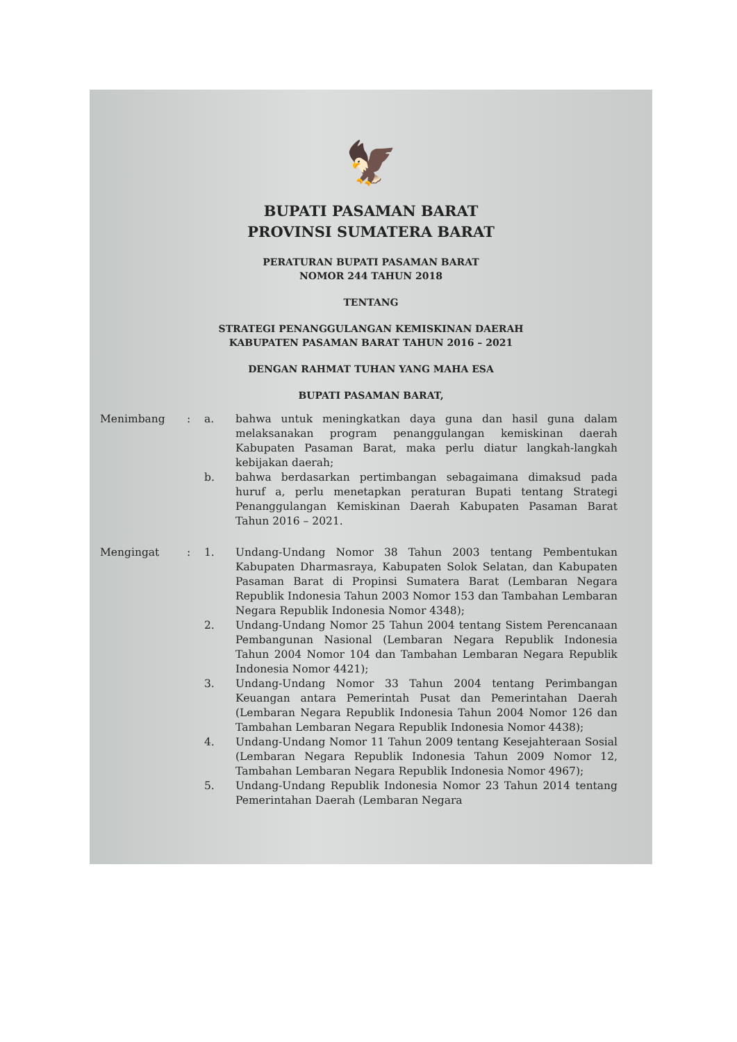🦅
BUPATI PASAMAN BARAT
PROVINSI SUMATERA BARAT
PERATURAN BUPATI PASAMAN BARAT
NOMOR 244 TAHUN 2018
TENTANG
STRATEGI PENANGGULANGAN KEMISKINAN DAERAH
KABUPATEN PASAMAN BARAT TAHUN 2016 – 2021
DENGAN RAHMAT TUHAN YANG MAHA ESA
BUPATI PASAMAN BARAT,
| Menimbang | : | a. | bahwa untuk meningkatkan daya guna dan hasil guna dalam melaksanakan program penanggulangan kemiskinan daerah Kabupaten Pasaman Barat, maka perlu diatur langkah-langkah kebijakan daerah; |
| | | b. | bahwa berdasarkan pertimbangan sebagaimana dimaksud pada huruf a, perlu menetapkan peraturan Bupati tentang Strategi Penanggulangan Kemiskinan Daerah Kabupaten Pasaman Barat Tahun 2016 – 2021. |
| Mengingat | : | 1. | Undang-Undang Nomor 38 Tahun 2003 tentang Pembentukan Kabupaten Dharmasraya, Kabupaten Solok Selatan, dan Kabupaten Pasaman Barat di Propinsi Sumatera Barat (Lembaran Negara Republik Indonesia Tahun 2003 Nomor 153 dan Tambahan Lembaran Negara Republik Indonesia Nomor 4348); |
| | | 2. | Undang-Undang Nomor 25 Tahun 2004 tentang Sistem Perencanaan Pembangunan Nasional (Lembaran Negara Republik Indonesia Tahun 2004 Nomor 104 dan Tambahan Lembaran Negara Republik Indonesia Nomor 4421); |
| | | 3. | Undang-Undang Nomor 33 Tahun 2004 tentang Perimbangan Keuangan antara Pemerintah Pusat dan Pemerintahan Daerah (Lembaran Negara Republik Indonesia Tahun 2004 Nomor 126 dan Tambahan Lembaran Negara Republik Indonesia Nomor 4438); |
| | | 4. | Undang-Undang Nomor 11 Tahun 2009 tentang Kesejahteraan Sosial (Lembaran Negara Republik Indonesia Tahun 2009 Nomor 12, Tambahan Lembaran Negara Republik Indonesia Nomor 4967); |
| | | 5. | Undang-Undang Republik Indonesia Nomor 23 Tahun 2014 tentang Pemerintahan Daerah (Lembaran Negara |